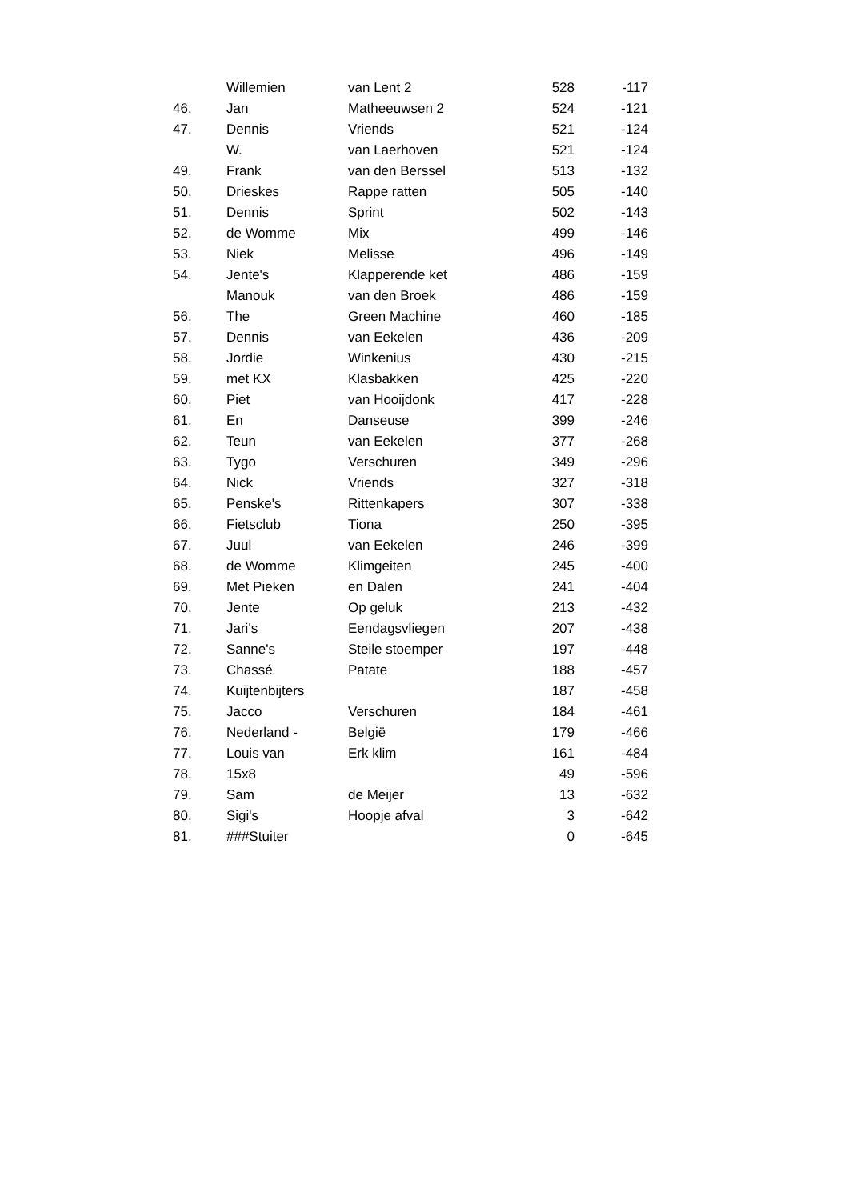| | Willemien | van Lent 2 | 528 | -117 |
| 46. | Jan | Matheeuwsen 2 | 524 | -121 |
| 47. | Dennis | Vriends | 521 | -124 |
| | W. | van Laerhoven | 521 | -124 |
| 49. | Frank | van den Berssel | 513 | -132 |
| 50. | Drieskes | Rappe ratten | 505 | -140 |
| 51. | Dennis | Sprint | 502 | -143 |
| 52. | de Womme | Mix | 499 | -146 |
| 53. | Niek | Melisse | 496 | -149 |
| 54. | Jente's | Klapperende ket | 486 | -159 |
| | Manouk | van den Broek | 486 | -159 |
| 56. | The | Green Machine | 460 | -185 |
| 57. | Dennis | van Eekelen | 436 | -209 |
| 58. | Jordie | Winkenius | 430 | -215 |
| 59. | met KX | Klasbakken | 425 | -220 |
| 60. | Piet | van Hooijdonk | 417 | -228 |
| 61. | En | Danseuse | 399 | -246 |
| 62. | Teun | van Eekelen | 377 | -268 |
| 63. | Tygo | Verschuren | 349 | -296 |
| 64. | Nick | Vriends | 327 | -318 |
| 65. | Penske's | Rittenkapers | 307 | -338 |
| 66. | Fietsclub | Tiona | 250 | -395 |
| 67. | Juul | van Eekelen | 246 | -399 |
| 68. | de Womme | Klimgeiten | 245 | -400 |
| 69. | Met Pieken | en Dalen | 241 | -404 |
| 70. | Jente | Op geluk | 213 | -432 |
| 71. | Jari's | Eendagsvliegen | 207 | -438 |
| 72. | Sanne's | Steile stoemper | 197 | -448 |
| 73. | Chassé | Patate | 188 | -457 |
| 74. | Kuijtenbijters | | 187 | -458 |
| 75. | Jacco | Verschuren | 184 | -461 |
| 76. | Nederland - | België | 179 | -466 |
| 77. | Louis van | Erk klim | 161 | -484 |
| 78. | 15x8 | | 49 | -596 |
| 79. | Sam | de Meijer | 13 | -632 |
| 80. | Sigi's | Hoopje afval | 3 | -642 |
| 81. | ###Stuiter | | 0 | -645 |